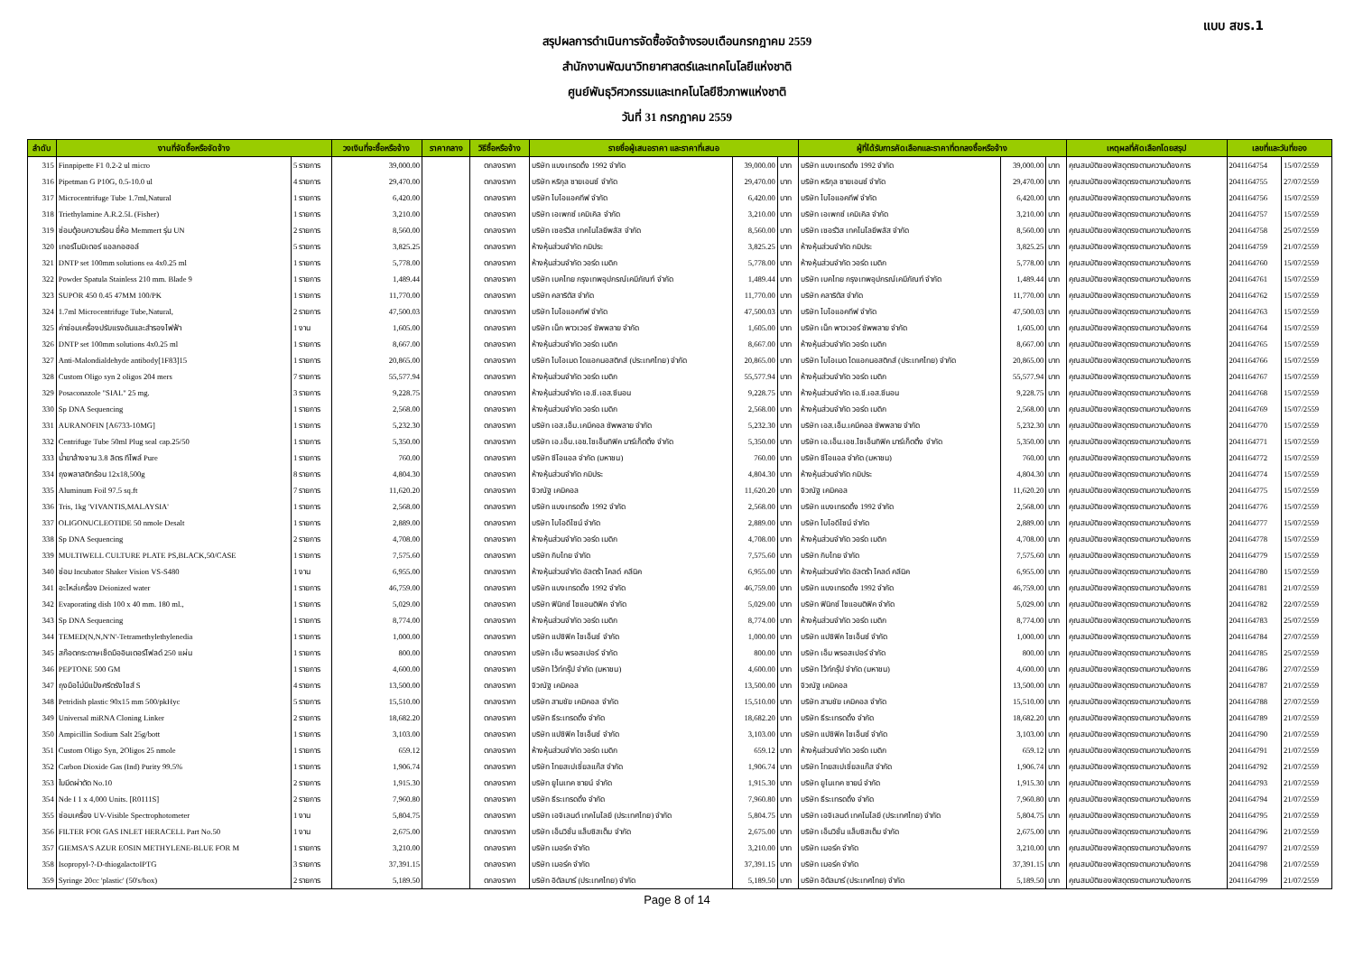แบบ สขร.1
สรุปผลการดำเนินการจัดซื้อจัดจ้างรอบเดือนกรกฎาคม 2559
สำนักงานพัฒนาวิทยาศาสตร์และเทคโนโลยีแห่งชาติ
ศูนย์พันธุวิศวกรรมและเทคโนโลยีชีวภาพแห่งชาติ
วันที่ 31 กรกฎาคม 2559
| ลำดับ | งานที่จัดซื้อหรือจัดจ้าง | | วงเงินที่จะซื้อหรือจ้าง | ราคากลาง | วิธีซื้อหรือจ้าง | รายชื่อผู้เสนอราคา และราคาที่เสนอ | | | ผู้ที่ได้รับการคัดเลือกและราคาที่ตกลงซื้อหรือจ้าง | | | เหตุผลที่คัดเลือกโดยสรุป | เลขที่และวันที่ของ | |
| --- | --- | --- | --- | --- | --- | --- | --- | --- | --- | --- | --- | --- | --- | --- |
| 315 | Finnpipette F1 0.2-2 ul micro | 5 รายการ | 39,000.00 | | ตกลงราคา | บริษัท แบงเทรดดิ้ง 1992 จำกัด | 39,000.00 | บาท | บริษัท แบงเทรดดิ้ง 1992 จำกัด | 39,000.00 | บาท | คุณสมบัติของพัสดุตรงตามความต้องการ | 2041164754 | 15/07/2559 |
| 316 | Pipetman G P10G, 0.5-10.0 ul | 4 รายการ | 29,470.00 | | ตกลงราคา | บริษัท หริกุล ซายเอนซ์ จำกัด | 29,470.00 | บาท | บริษัท หริกุล ซายเอนซ์ จำกัด | 29,470.00 | บาท | คุณสมบัติของพัสดุตรงตามความต้องการ | 2041164755 | 27/07/2559 |
| 317 | Microcentrifuge Tube 1.7ml,Natural | 1 รายการ | 6,420.00 | | ตกลงราคา | บริษัท ไบโอแอคทีฟ จำกัด | 6,420.00 | บาท | บริษัท ไบโอแอคทีฟ จำกัด | 6,420.00 | บาท | คุณสมบัติของพัสดุตรงตามความต้องการ | 2041164756 | 15/07/2559 |
| 318 | Triethylamine A.R.2.5L (Fisher) | 1 รายการ | 3,210.00 | | ตกลงราคา | บริษัท เอเพกซ์ เคมิเคิล จำกัด | 3,210.00 | บาท | บริษัท เอเพกซ์ เคมิเคิล จำกัด | 3,210.00 | บาท | คุณสมบัติของพัสดุตรงตามความต้องการ | 2041164757 | 15/07/2559 |
| 319 | ซ่อมตู้อบความร้อน ยี่ห้อ Memmert รุ่น UN | 2 รายการ | 8,560.00 | | ตกลงราคา | บริษัท เซอร์วิส เทคโนโลยีพลัส จำกัด | 8,560.00 | บาท | บริษัท เซอร์วิส เทคโนโลยีพลัส จำกัด | 8,560.00 | บาท | คุณสมบัติของพัสดุตรงตามความต้องการ | 2041164758 | 25/07/2559 |
| 320 | เทอร์โมมิเตอร์ แอลกอฮอล์ | 5 รายการ | 3,825.25 | | ตกลงราคา | ห้างหุ้นส่วนจำกัด กมิประ | 3,825.25 | บาท | ห้างหุ้นส่วนจำกัด กมิประ | 3,825.25 | บาท | คุณสมบัติของพัสดุตรงตามความต้องการ | 2041164759 | 21/07/2559 |
| 321 | DNTP set 100mm solutions ea 4x0.25 ml | 1 รายการ | 5,778.00 | | ตกลงราคา | ห้างหุ้นส่วนจำกัด วอร์ด เมดิก | 5,778.00 | บาท | ห้างหุ้นส่วนจำกัด วอร์ด เมดิก | 5,778.00 | บาท | คุณสมบัติของพัสดุตรงตามความต้องการ | 2041164760 | 15/07/2559 |
| 322 | Powder Spatula Stainless 210 mm. Blade 9 | 1 รายการ | 1,489.44 | | ตกลงราคา | บริษัท เบคไทย กรุงเทพอุปกรณ์เคมีภัณฑ์ จำกัด | 1,489.44 | บาท | บริษัท เบคไทย กรุงเทพอุปกรณ์เคมีภัณฑ์ จำกัด | 1,489.44 | บาท | คุณสมบัติของพัสดุตรงตามความต้องการ | 2041164761 | 15/07/2559 |
| 323 | SUPOR 450 0.45 47MM 100/PK | 1 รายการ | 11,770.00 | | ตกลงราคา | บริษัท คลาริตัส จำกัด | 11,770.00 | บาท | บริษัท คลาริตัส จำกัด | 11,770.00 | บาท | คุณสมบัติของพัสดุตรงตามความต้องการ | 2041164762 | 15/07/2559 |
| 324 | 1.7ml Microcentrifuge Tube,Natural, | 2 รายการ | 47,500.03 | | ตกลงราคา | บริษัท ไบโอแอคทีฟ จำกัด | 47,500.03 | บาท | บริษัท ไบโอแอคทีฟ จำกัด | 47,500.03 | บาท | คุณสมบัติของพัสดุตรงตามความต้องการ | 2041164763 | 15/07/2559 |
| 325 | ค่าซ่อมเครื่องปรับแรงดันและสำรองไฟฟ้า | 1 งาน | 1,605.00 | | ตกลงราคา | บริษัท เน็ก พาวเวอร์ ซัพพลาย จำกัด | 1,605.00 | บาท | บริษัท เน็ก พาวเวอร์ ซัพพลาย จำกัด | 1,605.00 | บาท | คุณสมบัติของพัสดุตรงตามความต้องการ | 2041164764 | 15/07/2559 |
| 326 | DNTP set 100mm solutions 4x0.25 ml | 1 รายการ | 8,667.00 | | ตกลงราคา | ห้างหุ้นส่วนจำกัด วอร์ด เมดิก | 8,667.00 | บาท | ห้างหุ้นส่วนจำกัด วอร์ด เมดิก | 8,667.00 | บาท | คุณสมบัติของพัสดุตรงตามความต้องการ | 2041164765 | 15/07/2559 |
| 327 | Anti-Malondialdehyde antibody[1F83]15 | 1 รายการ | 20,865.00 | | ตกลงราคา | บริษัท ไบโอเมด ไดแอกนอสติกส์ (ประเทศไทย) จำกัด | 20,865.00 | บาท | บริษัท ไบโอเมด ไดแอกนอสติกส์ (ประเทศไทย) จำกัด | 20,865.00 | บาท | คุณสมบัติของพัสดุตรงตามความต้องการ | 2041164766 | 15/07/2559 |
| 328 | Custom Oligo syn 2 oligos 204 mers | 7 รายการ | 55,577.94 | | ตกลงราคา | ห้างหุ้นส่วนจำกัด วอร์ด เมดิก | 55,577.94 | บาท | ห้างหุ้นส่วนจำกัด วอร์ด เมดิก | 55,577.94 | บาท | คุณสมบัติของพัสดุตรงตามความต้องการ | 2041164767 | 15/07/2559 |
| 329 | Posaconazole "SIAL" 25 mg. | 3 รายการ | 9,228.75 | | ตกลงราคา | ห้างหุ้นส่วนจำกัด เอ.ซี.เอส.ซีนอน | 9,228.75 | บาท | ห้างหุ้นส่วนจำกัด เอ.ซี.เอส.ซีนอน | 9,228.75 | บาท | คุณสมบัติของพัสดุตรงตามความต้องการ | 2041164768 | 15/07/2559 |
| 330 | Sp DNA Sequencing | 1 รายการ | 2,568.00 | | ตกลงราคา | ห้างหุ้นส่วนจำกัด วอร์ด เมดิก | 2,568.00 | บาท | ห้างหุ้นส่วนจำกัด วอร์ด เมดิก | 2,568.00 | บาท | คุณสมบัติของพัสดุตรงตามความต้องการ | 2041164769 | 15/07/2559 |
| 331 | AURANOFIN [A6733-10MG] | 1 รายการ | 5,232.30 | | ตกลงราคา | บริษัท เอส.เอ็ม.เคมีคอล ซัพพลาย จำกัด | 5,232.30 | บาท | บริษัท เอส.เอ็ม.เคมีคอล ซัพพลาย จำกัด | 5,232.30 | บาท | คุณสมบัติของพัสดุตรงตามความต้องการ | 2041164770 | 15/07/2559 |
| 332 | Centrifuge Tube 50ml Plug seal cap.25/50 | 1 รายการ | 5,350.00 | | ตกลงราคา | บริษัท เอ.เอ็น.เอช.ไซเอ็นทิฟิค มาร์เก็ตติ้ง จำกัด | 5,350.00 | บาท | บริษัท เอ.เอ็น.เอช.ไซเอ็นทิฟิค มาร์เก็ตติ้ง จำกัด | 5,350.00 | บาท | คุณสมบัติของพัสดุตรงตามความต้องการ | 2041164771 | 15/07/2559 |
| 333 | น้ำยาล้างจาน 3.8 ลิตร ทีโพล์ Pure | 1 รายการ | 760.00 | | ตกลงราคา | บริษัท ซีโอแอล จำกัด (มหาชน) | 760.00 | บาท | บริษัท ซีโอแอล จำกัด (มหาชน) | 760.00 | บาท | คุณสมบัติของพัสดุตรงตามความต้องการ | 2041164772 | 15/07/2559 |
| 334 | ถุงพลาสติกร้อน 12x18,500g | 8 รายการ | 4,804.30 | | ตกลงราคา | ห้างหุ้นส่วนจำกัด กมิประ | 4,804.30 | บาท | ห้างหุ้นส่วนจำกัด กมิประ | 4,804.30 | บาท | คุณสมบัติของพัสดุตรงตามความต้องการ | 2041164774 | 15/07/2559 |
| 335 | Aluminum Foil 97.5 sq.ft | 7 รายการ | 11,620.20 | | ตกลงราคา | จิวณัฐ เคมิคอล | 11,620.20 | บาท | จิวณัฐ เคมิคอล | 11,620.20 | บาท | คุณสมบัติของพัสดุตรงตามความต้องการ | 2041164775 | 15/07/2559 |
| 336 | Tris, 1kg 'VIVANTIS,MALAYSIA' | 1 รายการ | 2,568.00 | | ตกลงราคา | บริษัท แบงเทรดดิ้ง 1992 จำกัด | 2,568.00 | บาท | บริษัท แบงเทรดดิ้ง 1992 จำกัด | 2,568.00 | บาท | คุณสมบัติของพัสดุตรงตามความต้องการ | 2041164776 | 15/07/2559 |
| 337 | OLIGONUCLEOTIDE 50 nmole Desalt | 1 รายการ | 2,889.00 | | ตกลงราคา | บริษัท ไบโอดีไซน์ จำกัด | 2,889.00 | บาท | บริษัท ไบโอดีไซน์ จำกัด | 2,889.00 | บาท | คุณสมบัติของพัสดุตรงตามความต้องการ | 2041164777 | 15/07/2559 |
| 338 | Sp DNA Sequencing | 2 รายการ | 4,708.00 | | ตกลงราคา | ห้างหุ้นส่วนจำกัด วอร์ด เมดิก | 4,708.00 | บาท | ห้างหุ้นส่วนจำกัด วอร์ด เมดิก | 4,708.00 | บาท | คุณสมบัติของพัสดุตรงตามความต้องการ | 2041164778 | 15/07/2559 |
| 339 | MULTIWELL CULTURE PLATE PS,BLACK,50/CASE | 1 รายการ | 7,575.60 | | ตกลงราคา | บริษัท กิบไทย จำกัด | 7,575.60 | บาท | บริษัท กิบไทย จำกัด | 7,575.60 | บาท | คุณสมบัติของพัสดุตรงตามความต้องการ | 2041164779 | 15/07/2559 |
| 340 | ซ่อม Incubator Shaker Vision VS-S480 | 1 งาน | 6,955.00 | | ตกลงราคา | ห้างหุ้นส่วนจำกัด อัลตร้า โคลด์ คลีนิค | 6,955.00 | บาท | ห้างหุ้นส่วนจำกัด อัลตร้า โคลด์ คลีนิค | 6,955.00 | บาท | คุณสมบัติของพัสดุตรงตามความต้องการ | 2041164780 | 15/07/2559 |
| 341 | อะไหล่เครื่อง Deionized water | 1 รายการ | 46,759.00 | | ตกลงราคา | บริษัท แบงเทรดดิ้ง 1992 จำกัด | 46,759.00 | บาท | บริษัท แบงเทรดดิ้ง 1992 จำกัด | 46,759.00 | บาท | คุณสมบัติของพัสดุตรงตามความต้องการ | 2041164781 | 21/07/2559 |
| 342 | Evaporating dish 100 x 40 mm. 180 ml., | 1 รายการ | 5,029.00 | | ตกลงราคา | บริษัท ฟินิกซ์ ไซแอนติฟิค จำกัด | 5,029.00 | บาท | บริษัท ฟินิกซ์ ไซแอนติฟิค จำกัด | 5,029.00 | บาท | คุณสมบัติของพัสดุตรงตามความต้องการ | 2041164782 | 22/07/2559 |
| 343 | Sp DNA Sequencing | 1 รายการ | 8,774.00 | | ตกลงราคา | ห้างหุ้นส่วนจำกัด วอร์ด เมดิก | 8,774.00 | บาท | ห้างหุ้นส่วนจำกัด วอร์ด เมดิก | 8,774.00 | บาท | คุณสมบัติของพัสดุตรงตามความต้องการ | 2041164783 | 25/07/2559 |
| 344 | TEMED(N,N,N'N'-Tetramethylethylenedia | 1 รายการ | 1,000.00 | | ตกลงราคา | บริษัท แปซิฟิค ไซเอ็นซ์ จำกัด | 1,000.00 | บาท | บริษัท แปซิฟิค ไซเอ็นซ์ จำกัด | 1,000.00 | บาท | คุณสมบัติของพัสดุตรงตามความต้องการ | 2041164784 | 27/07/2559 |
| 345 | สก๊อตกระดาษเช็ดมืออินเตอร์โฟลด์ 250 แผ่น | 1 รายการ | 800.00 | | ตกลงราคา | บริษัท เอ็ม พรอสเปอร์ จำกัด | 800.00 | บาท | บริษัท เอ็ม พรอสเปอร์ จำกัด | 800.00 | บาท | คุณสมบัติของพัสดุตรงตามความต้องการ | 2041164785 | 25/07/2559 |
| 346 | PEPTONE 500 GM | 1 รายการ | 4,600.00 | | ตกลงราคา | บริษัท ไว้ท์กรุ๊ป จำกัด (มหาชน) | 4,600.00 | บาท | บริษัท ไว้ท์กรุ๊ป จำกัด (มหาชน) | 4,600.00 | บาท | คุณสมบัติของพัสดุตรงตามความต้องการ | 2041164786 | 27/07/2559 |
| 347 | ถุงมือไม่มีแป้งศรีตรังไซส์ S | 4 รายการ | 13,500.00 | | ตกลงราคา | จิวณัฐ เคมิคอล | 13,500.00 | บาท | จิวณัฐ เคมิคอล | 13,500.00 | บาท | คุณสมบัติของพัสดุตรงตามความต้องการ | 2041164787 | 21/07/2559 |
| 348 | Petridish plastic 90x15 mm 500/pkHyc | 5 รายการ | 15,510.00 | | ตกลงราคา | บริษัท สามชัย เคมิคอล จำกัด | 15,510.00 | บาท | บริษัท สามชัย เคมิคอล จำกัด | 15,510.00 | บาท | คุณสมบัติของพัสดุตรงตามความต้องการ | 2041164788 | 27/07/2559 |
| 349 | Universal miRNA Cloning Linker | 2 รายการ | 18,682.20 | | ตกลงราคา | บริษัท ธีระเทรดดิ้ง จำกัด | 18,682.20 | บาท | บริษัท ธีระเทรดดิ้ง จำกัด | 18,682.20 | บาท | คุณสมบัติของพัสดุตรงตามความต้องการ | 2041164789 | 21/07/2559 |
| 350 | Ampicillin Sodium Salt 25g/bott | 1 รายการ | 3,103.00 | | ตกลงราคา | บริษัท แปซิฟิค ไซเอ็นซ์ จำกัด | 3,103.00 | บาท | บริษัท แปซิฟิค ไซเอ็นซ์ จำกัด | 3,103.00 | บาท | คุณสมบัติของพัสดุตรงตามความต้องการ | 2041164790 | 21/07/2559 |
| 351 | Custom Oligo Syn, 2Oligos 25 nmole | 1 รายการ | 659.12 | | ตกลงราคา | ห้างหุ้นส่วนจำกัด วอร์ด เมดิก | 659.12 | บาท | ห้างหุ้นส่วนจำกัด วอร์ด เมดิก | 659.12 | บาท | คุณสมบัติของพัสดุตรงตามความต้องการ | 2041164791 | 21/07/2559 |
| 352 | Carbon Dioxide Gas (Ind) Purity 99.5% | 1 รายการ | 1,906.74 | | ตกลงราคา | บริษัท ไทยสเปเชี่ยลแก๊ส จำกัด | 1,906.74 | บาท | บริษัท ไทยสเปเชี่ยลแก๊ส จำกัด | 1,906.74 | บาท | คุณสมบัติของพัสดุตรงตามความต้องการ | 2041164792 | 21/07/2559 |
| 353 | ใบมีดผ่าตัด No.10 | 2 รายการ | 1,915.30 | | ตกลงราคา | บริษัท ยูไนเทค ซายน์ จำกัด | 1,915.30 | บาท | บริษัท ยูไนเทค ซายน์ จำกัด | 1,915.30 | บาท | คุณสมบัติของพัสดุตรงตามความต้องการ | 2041164793 | 21/07/2559 |
| 354 | Nde I 1 x 4,000 Units. [R0111S] | 2 รายการ | 7,960.80 | | ตกลงราคา | บริษัท ธีระเทรดดิ้ง จำกัด | 7,960.80 | บาท | บริษัท ธีระเทรดดิ้ง จำกัด | 7,960.80 | บาท | คุณสมบัติของพัสดุตรงตามความต้องการ | 2041164794 | 21/07/2559 |
| 355 | ซ่อมเครื่อง UV-Visible Spectrophotometer | 1 งาน | 5,804.75 | | ตกลงราคา | บริษัท เอจิเลนต์ เทคโนโลยี (ประเทศไทย) จำกัด | 5,804.75 | บาท | บริษัท เอจิเลนต์ เทคโนโลยี (ประเทศไทย) จำกัด | 5,804.75 | บาท | คุณสมบัติของพัสดุตรงตามความต้องการ | 2041164795 | 21/07/2559 |
| 356 | FILTER FOR GAS INLET HERACELL Part No.50 | 1 งาน | 2,675.00 | | ตกลงราคา | บริษัท เอ็นวิชั่น แล็บซิสเต็ม จำกัด | 2,675.00 | บาท | บริษัท เอ็นวิชั่น แล็บซิสเต็ม จำกัด | 2,675.00 | บาท | คุณสมบัติของพัสดุตรงตามความต้องการ | 2041164796 | 21/07/2559 |
| 357 | GIEMSA'S AZUR EOSIN METHYLENE-BLUE FOR M | 1 รายการ | 3,210.00 | | ตกลงราคา | บริษัท เมอร์ค จำกัด | 3,210.00 | บาท | บริษัท เมอร์ค จำกัด | 3,210.00 | บาท | คุณสมบัติของพัสดุตรงตามความต้องการ | 2041164797 | 21/07/2559 |
| 358 | Isopropyl-?-D-thiogalactoIPTG | 3 รายการ | 37,391.15 | | ตกลงราคา | บริษัท เมอร์ค จำกัด | 37,391.15 | บาท | บริษัท เมอร์ค จำกัด | 37,391.15 | บาท | คุณสมบัติของพัสดุตรงตามความต้องการ | 2041164798 | 21/07/2559 |
| 359 | Syringe 20cc 'plastic' (50's/box) | 2 รายการ | 5,189.50 | | ตกลงราคา | บริษัท อิตัลมาร์ (ประเทศไทย) จำกัด | 5,189.50 | บาท | บริษัท อิตัลมาร์ (ประเทศไทย) จำกัด | 5,189.50 | บาท | คุณสมบัติของพัสดุตรงตามความต้องการ | 2041164799 | 21/07/2559 |
Page 8 of 14